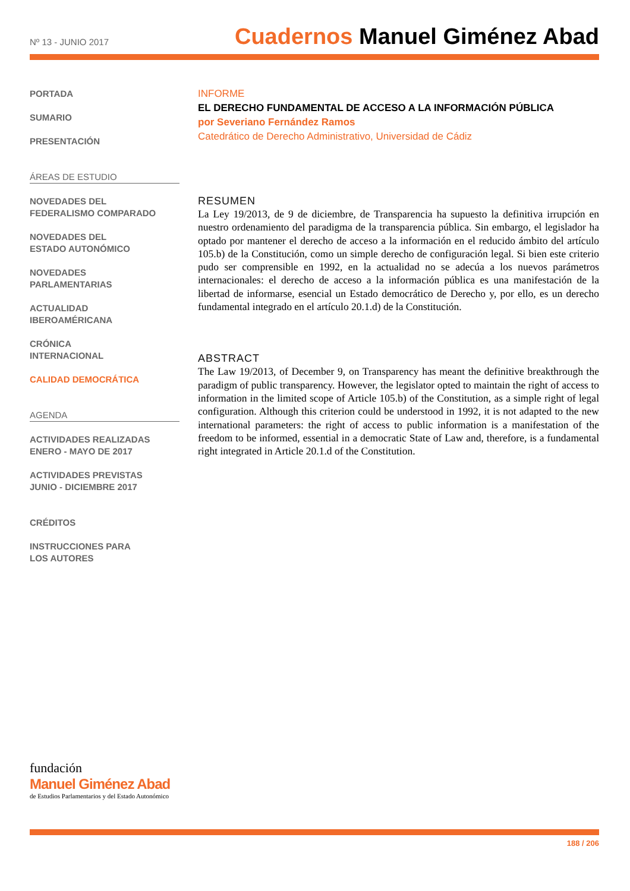Nº 13 - JUNIO 2017 Cuadernos Manuel Giménez Abad
PORTADA
SUMARIO
PRESENTACIÓN
ÁREAS DE ESTUDIO
NOVEDADES DEL
FEDERALISMO COMPARADO
NOVEDADES DEL
ESTADO AUTONÓMICO
NOVEDADES
PARLAMENTARIAS
ACTUALIDAD
IBEROAMÉRICANA
CRÓNICA
INTERNACIONAL
CALIDAD DEMOCRÁTICA
AGENDA
ACTIVIDADES REALIZADAS
ENERO - MAYO DE 2017
ACTIVIDADES PREVISTAS
JUNIO - DICIEMBRE 2017
CRÉDITOS
INSTRUCCIONES PARA
LOS AUTORES
INFORME
EL DERECHO FUNDAMENTAL DE ACCESO A LA INFORMACIÓN PÚBLICA
por Severiano Fernández Ramos
Catedrático de Derecho Administrativo, Universidad de Cádiz
RESUMEN
La Ley 19/2013, de 9 de diciembre, de Transparencia ha supuesto la definitiva irrupción en nuestro ordenamiento del paradigma de la transparencia pública. Sin embargo, el legislador ha optado por mantener el derecho de acceso a la información en el reducido ámbito del artículo 105.b) de la Constitución, como un simple derecho de configuración legal. Si bien este criterio pudo ser comprensible en 1992, en la actualidad no se adecúa a los nuevos parámetros internacionales: el derecho de acceso a la información pública es una manifestación de la libertad de informarse, esencial un Estado democrático de Derecho y, por ello, es un derecho fundamental integrado en el artículo 20.1.d) de la Constitución.
ABSTRACT
The Law 19/2013, of December 9, on Transparency has meant the definitive breakthrough the paradigm of public transparency. However, the legislator opted to maintain the right of access to information in the limited scope of Article 105.b) of the Constitution, as a simple right of legal configuration. Although this criterion could be understood in 1992, it is not adapted to the new international parameters: the right of access to public information is a manifestation of the freedom to be informed, essential in a democratic State of Law and, therefore, is a fundamental right integrated in Article 20.1.d of the Constitution.
fundación
Manuel Giménez Abad
de Estudios Parlamentarios y del Estado Autonómico
188 / 206